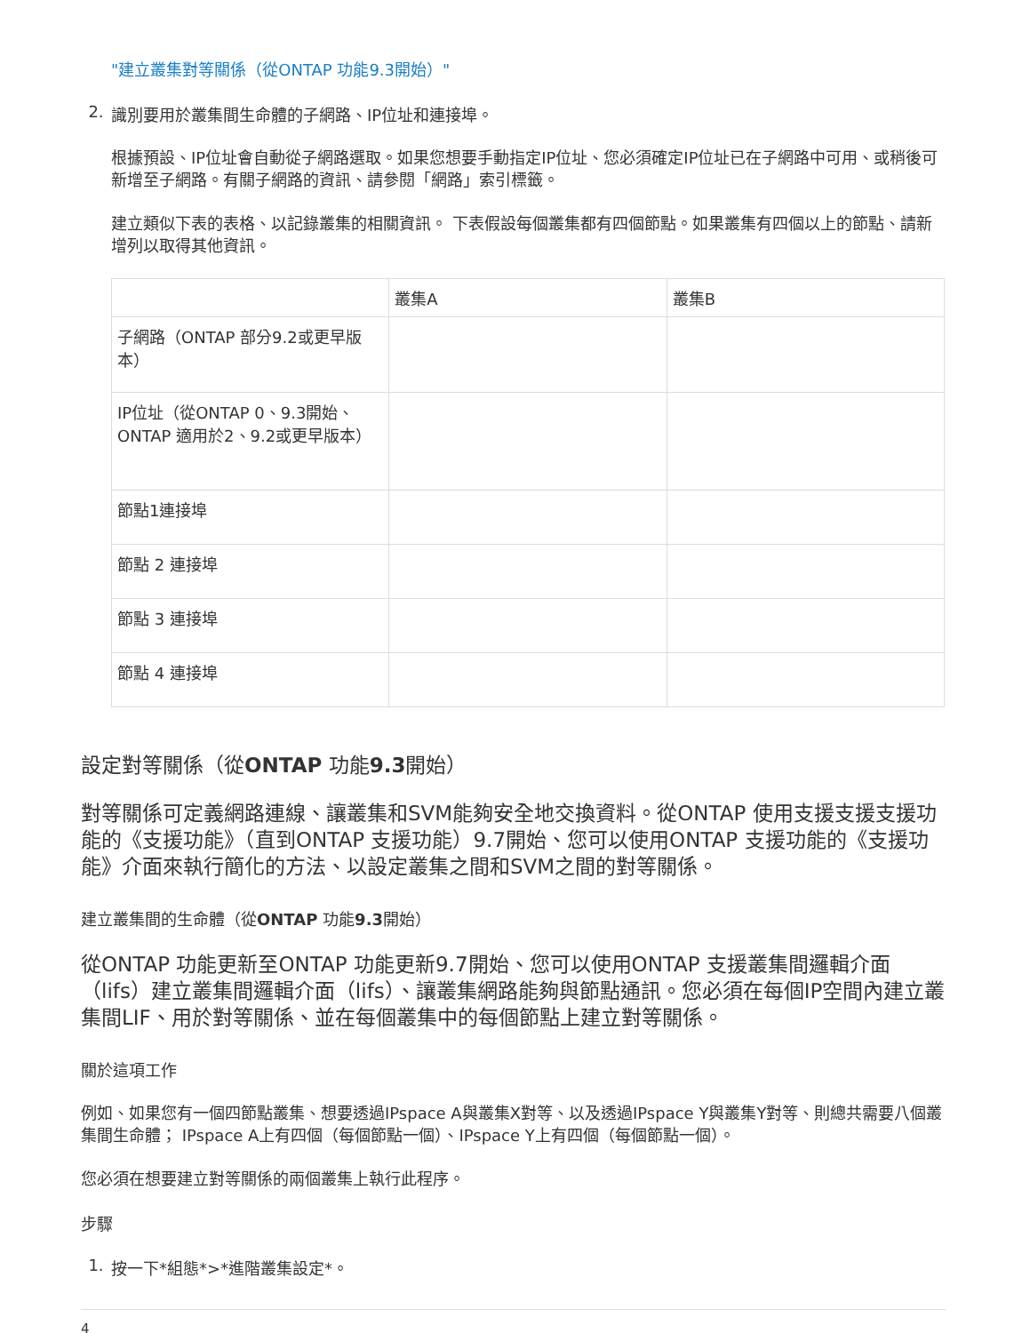"建立叢集對等關係（從ONTAP 功能9.3開始）"
2. 識別要用於叢集間生命體的子網路、IP位址和連接埠。
根據預設、IP位址會自動從子網路選取。如果您想要手動指定IP位址、您必須確定IP位址已在子網路中可用、或稍後可新增至子網路。有關子網路的資訊、請參閱「網路」索引標籤。
建立類似下表的表格、以記錄叢集的相關資訊。 下表假設每個叢集都有四個節點。如果叢集有四個以上的節點、請新增列以取得其他資訊。
| | 叢集A | 叢集B |
| 子網路（ONTAP 部分9.2或更早版本） | | |
| IP位址（從ONTAP 0、9.3開始、ONTAP 適用於2、9.2或更早版本） | | |
| 節點1連接埠 | | |
| 節點 2 連接埠 | | |
| 節點 3 連接埠 | | |
| 節點 4 連接埠 | | |
設定對等關係（從ONTAP 功能9.3開始）
對等關係可定義網路連線、讓叢集和SVM能夠安全地交換資料。從ONTAP 使用支援支援支援功能的《支援功能》（直到ONTAP 支援功能）9.7開始、您可以使用ONTAP 支援功能的《支援功能》介面來執行簡化的方法、以設定叢集之間和SVM之間的對等關係。
建立叢集間的生命體（從ONTAP 功能9.3開始）
從ONTAP 功能更新至ONTAP 功能更新9.7開始、您可以使用ONTAP 支援叢集間邏輯介面（lifs）建立叢集間邏輯介面（lifs）、讓叢集網路能夠與節點通訊。您必須在每個IP空間內建立叢集間LIF、用於對等關係、並在每個叢集中的每個節點上建立對等關係。
關於這項工作
例如、如果您有一個四節點叢集、想要透過IPspace A與叢集X對等、以及透過IPspace Y與叢集Y對等、則總共需要八個叢集間生命體； IPspace A上有四個（每個節點一個）、IPspace Y上有四個（每個節點一個）。
您必須在想要建立對等關係的兩個叢集上執行此程序。
步驟
1. 按一下*組態*>*進階叢集設定*。
4